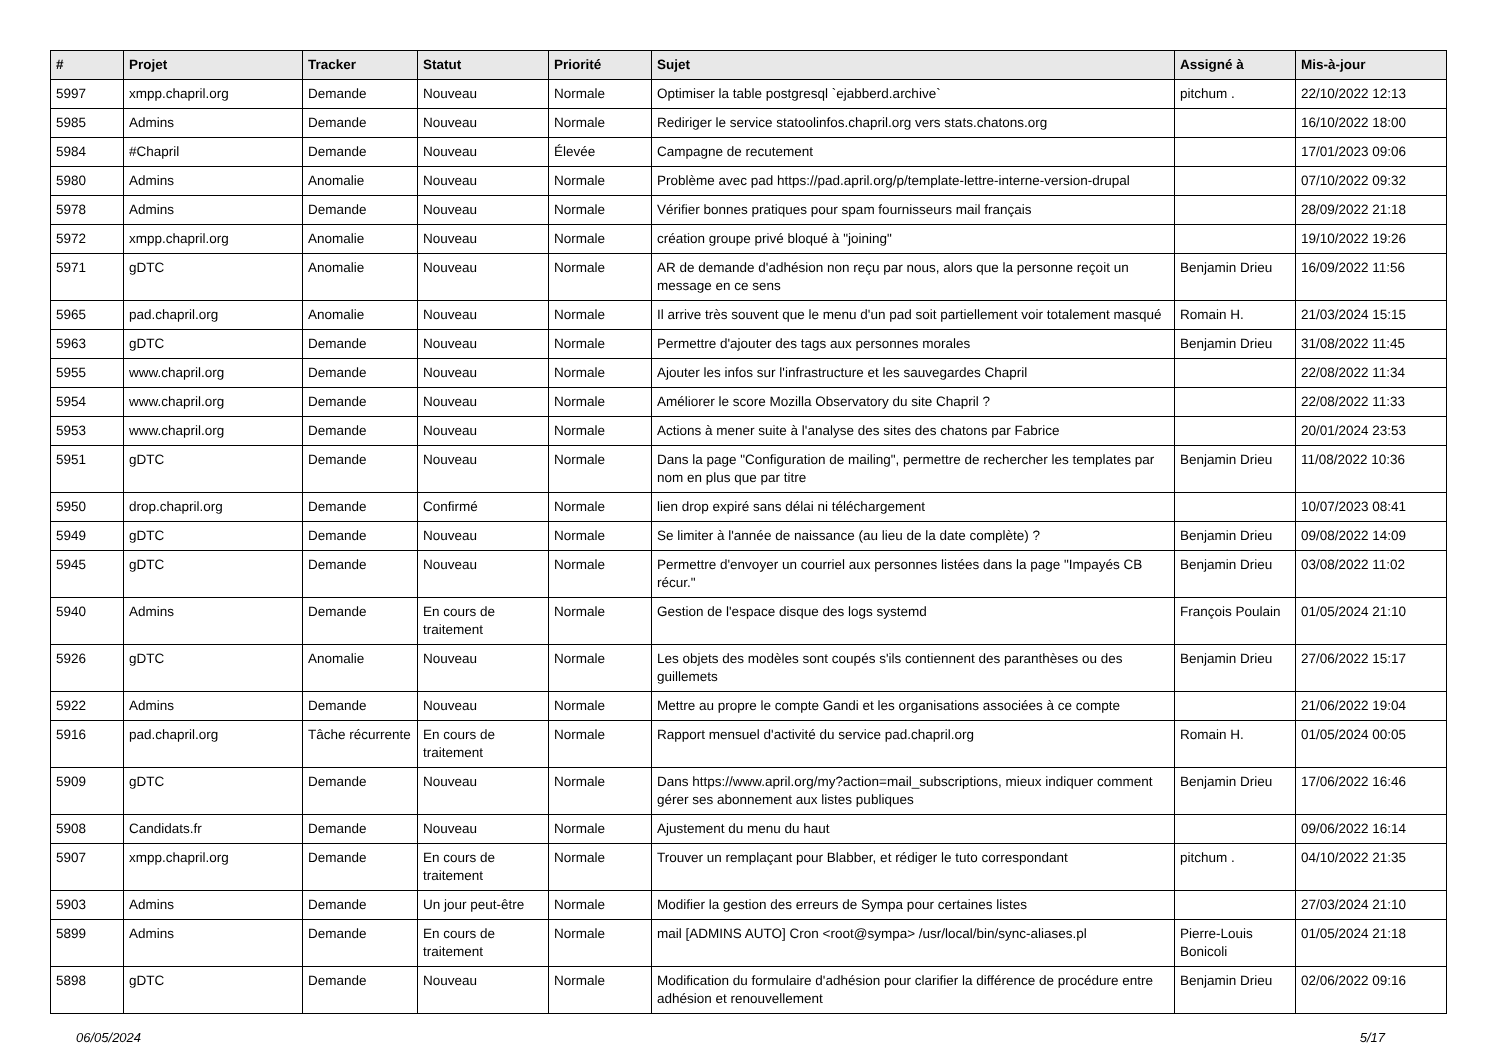| # | Projet | Tracker | Statut | Priorité | Sujet | Assigné à | Mis-à-jour |
| --- | --- | --- | --- | --- | --- | --- | --- |
| 5997 | xmpp.chapril.org | Demande | Nouveau | Normale | Optimiser la table postgresql `ejabberd.archive` | pitchum . | 22/10/2022 12:13 |
| 5985 | Admins | Demande | Nouveau | Normale | Rediriger le service statoolinfos.chapril.org vers stats.chatons.org | | 16/10/2022 18:00 |
| 5984 | #Chapril | Demande | Nouveau | Élevée | Campagne de recutement | | 17/01/2023 09:06 |
| 5980 | Admins | Anomalie | Nouveau | Normale | Problème avec pad https://pad.april.org/p/template-lettre-interne-version-drupal | | 07/10/2022 09:32 |
| 5978 | Admins | Demande | Nouveau | Normale | Vérifier bonnes pratiques pour spam fournisseurs mail français | | 28/09/2022 21:18 |
| 5972 | xmpp.chapril.org | Anomalie | Nouveau | Normale | création groupe privé bloqué à "joining" | | 19/10/2022 19:26 |
| 5971 | gDTC | Anomalie | Nouveau | Normale | AR de demande d'adhésion non reçu par nous, alors que la personne reçoit un message en ce sens | Benjamin Drieu | 16/09/2022 11:56 |
| 5965 | pad.chapril.org | Anomalie | Nouveau | Normale | Il arrive très souvent que le menu d'un pad soit partiellement voir totalement masqué | Romain H. | 21/03/2024 15:15 |
| 5963 | gDTC | Demande | Nouveau | Normale | Permettre d'ajouter des tags aux personnes morales | Benjamin Drieu | 31/08/2022 11:45 |
| 5955 | www.chapril.org | Demande | Nouveau | Normale | Ajouter les infos sur l'infrastructure et les sauvegardes Chapril | | 22/08/2022 11:34 |
| 5954 | www.chapril.org | Demande | Nouveau | Normale | Améliorer le score Mozilla Observatory du site Chapril ? | | 22/08/2022 11:33 |
| 5953 | www.chapril.org | Demande | Nouveau | Normale | Actions à mener suite à l'analyse des sites des chatons par Fabrice | | 20/01/2024 23:53 |
| 5951 | gDTC | Demande | Nouveau | Normale | Dans la page "Configuration de mailing", permettre de rechercher les templates par nom en plus que par titre | Benjamin Drieu | 11/08/2022 10:36 |
| 5950 | drop.chapril.org | Demande | Confirmé | Normale | lien drop expiré sans délai ni téléchargement | | 10/07/2023 08:41 |
| 5949 | gDTC | Demande | Nouveau | Normale | Se limiter à l'année de naissance (au lieu de la date complète) ? | Benjamin Drieu | 09/08/2022 14:09 |
| 5945 | gDTC | Demande | Nouveau | Normale | Permettre d'envoyer un courriel aux personnes listées dans la page "Impayés CB récur." | Benjamin Drieu | 03/08/2022 11:02 |
| 5940 | Admins | Demande | En cours de traitement | Normale | Gestion de l'espace disque des logs systemd | François Poulain | 01/05/2024 21:10 |
| 5926 | gDTC | Anomalie | Nouveau | Normale | Les objets des modèles sont coupés s'ils contiennent des paranthèses ou des guillemets | Benjamin Drieu | 27/06/2022 15:17 |
| 5922 | Admins | Demande | Nouveau | Normale | Mettre au propre le compte Gandi et les organisations associées à ce compte | | 21/06/2022 19:04 |
| 5916 | pad.chapril.org | Tâche récurrente | En cours de traitement | Normale | Rapport mensuel d'activité du service pad.chapril.org | Romain H. | 01/05/2024 00:05 |
| 5909 | gDTC | Demande | Nouveau | Normale | Dans https://www.april.org/my?action=mail_subscriptions, mieux indiquer comment gérer ses abonnement aux listes publiques | Benjamin Drieu | 17/06/2022 16:46 |
| 5908 | Candidats.fr | Demande | Nouveau | Normale | Ajustement du menu du haut | | 09/06/2022 16:14 |
| 5907 | xmpp.chapril.org | Demande | En cours de traitement | Normale | Trouver un remplaçant pour Blabber, et rédiger le tuto correspondant | pitchum . | 04/10/2022 21:35 |
| 5903 | Admins | Demande | Un jour peut-être | Normale | Modifier la gestion des erreurs de Sympa pour certaines listes | | 27/03/2024 21:10 |
| 5899 | Admins | Demande | En cours de traitement | Normale | mail [ADMINS AUTO] Cron <root@sympa> /usr/local/bin/sync-aliases.pl | Pierre-Louis Bonicoli | 01/05/2024 21:18 |
| 5898 | gDTC | Demande | Nouveau | Normale | Modification du formulaire d'adhésion pour clarifier la différence de procédure entre adhésion et renouvellement | Benjamin Drieu | 02/06/2022 09:16 |
06/05/2024 5/17